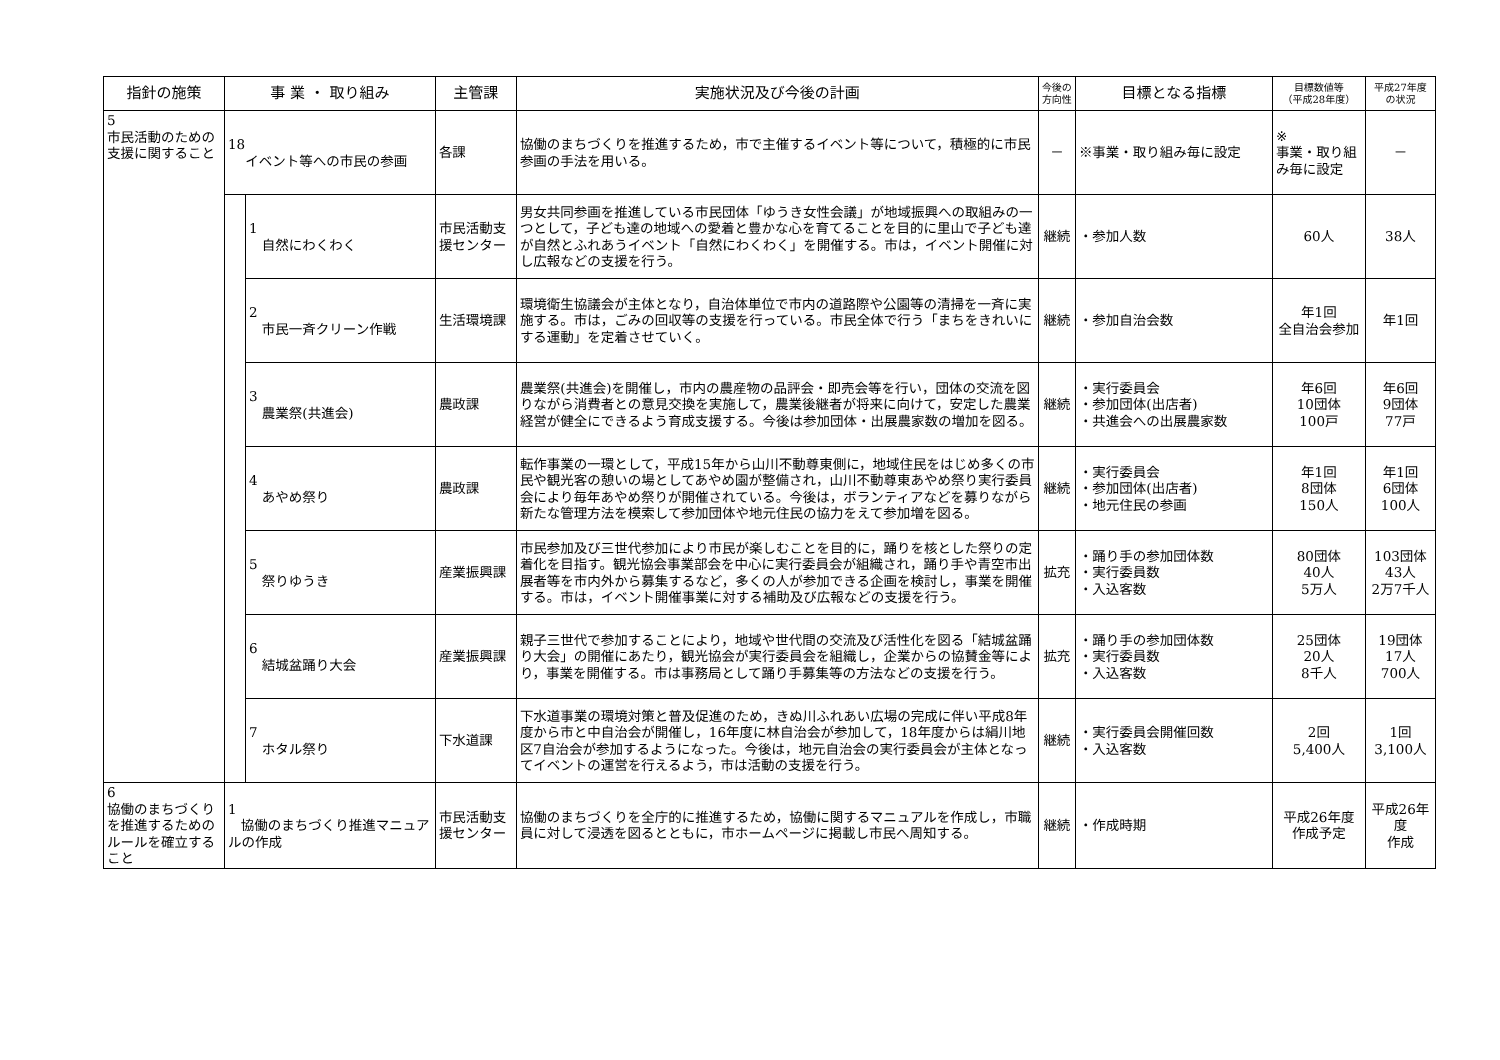| 指針の施策 | 事 業 ・ 取り組み | | 主管課 | 実施状況及び今後の計画 | 今後の 方向性 | 目標となる指標 | 目標数値等 （平成28年度） | 平成27年度 の状況 |
| --- | --- | --- | --- | --- | --- | --- | --- | --- |
| 5 市民活動のための支援に関すること | 18 イベント等への市民の参画 | | 各課 | 協働のまちづくりを推進するため，市で主催するイベント等について，積極的に市民参画の手法を用いる。 | － | ※事業・取り組み毎に設定 | ※ 事業・取り組み毎に設定 | － |
| | | 1 自然にわくわく | 市民活動支援センター | 男女共同参画を推進している市民団体「ゆうき女性会議」が地域振興への取組みの一つとして，子ども達の地域への愛着と豊かな心を育てることを目的に里山で子ども達が自然とふれあうイベント「自然にわくわく」を開催する。市は，イベント開催に対し広報などの支援を行う。 | 継続 | ・参加人数 | 60人 | 38人 |
| | | 2 市民一斉クリーン作戦 | 生活環境課 | 環境衛生協議会が主体となり，自治体単位で市内の道路際や公園等の清掃を一斉に実施する。市は，ごみの回収等の支援を行っている。市民全体で行う「まちをきれいにする運動」を定着させていく。 | 継続 | ・参加自治会数 | 年1回 全自治会参加 | 年1回 |
| | | 3 農業祭(共進会) | 農政課 | 農業祭(共進会)を開催し，市内の農産物の品評会・即売会等を行い，団体の交流を図りながら消費者との意見交換を実施して，農業後継者が将来に向けて，安定した農業経営が健全にできるよう育成支援する。今後は参加団体・出展農家数の増加を図る。 | 継続 | ・実行委員会 ・参加団体(出店者) ・共進会への出展農家数 | 年6回 10団体 100戸 | 年6回 9団体 77戸 |
| | | 4 あやめ祭り | 農政課 | 転作事業の一環として，平成15年から山川不動尊東側に，地域住民をはじめ多くの市民や観光客の憩いの場としてあやめ園が整備され，山川不動尊東あやめ祭り実行委員会により毎年あやめ祭りが開催されている。今後は，ボランティアなどを募りながら新たな管理方法を模索して参加団体や地元住民の協力をえて参加増を図る。 | 継続 | ・実行委員会 ・参加団体(出店者) ・地元住民の参画 | 年1回 8団体 150人 | 年1回 6団体 100人 |
| | | 5 祭りゆうき | 産業振興課 | 市民参加及び三世代参加により市民が楽しむことを目的に，踊りを核とした祭りの定着化を目指す。観光協会事業部会を中心に実行委員会が組織され，踊り手や青空市出展者等を市内外から募集するなど，多くの人が参加できる企画を検討し，事業を開催する。市は，イベント開催事業に対する補助及び広報などの支援を行う。 | 拡充 | ・踊り手の参加団体数 ・実行委員数 ・入込客数 | 80団体 40人 5万人 | 103団体 43人 2万7千人 |
| | | 6 結城盆踊り大会 | 産業振興課 | 親子三世代で参加することにより，地域や世代間の交流及び活性化を図る「結城盆踊り大会」の開催にあたり，観光協会が実行委員会を組織し，企業からの協賛金等により，事業を開催する。市は事務局として踊り手募集等の方法などの支援を行う。 | 拡充 | ・踊り手の参加団体数 ・実行委員数 ・入込客数 | 25団体 20人 8千人 | 19団体 17人 700人 |
| | | 7 ホタル祭り | 下水道課 | 下水道事業の環境対策と普及促進のため，きぬ川ふれあい広場の完成に伴い平成8年度から市と中自治会が開催し，16年度に林自治会が参加して，18年度からは絹川地区7自治会が参加するようになった。今後は，地元自治会の実行委員会が主体となってイベントの運営を行えるよう，市は活動の支援を行う。 | 継続 | ・実行委員会開催回数 ・入込客数 | 2回 5,400人 | 1回 3,100人 |
| 6 協働のまちづくりを推進するためのルールを確立すること | 1 協働のまちづくり推進マニュアルの作成 | | 市民活動支援センター | 協働のまちづくりを全庁的に推進するため，協働に関するマニュアルを作成し，市職員に対して浸透を図るとともに，市ホームページに掲載し市民へ周知する。 | 継続 | ・作成時期 | 平成26年度 作成予定 | 平成26年度 作成 |